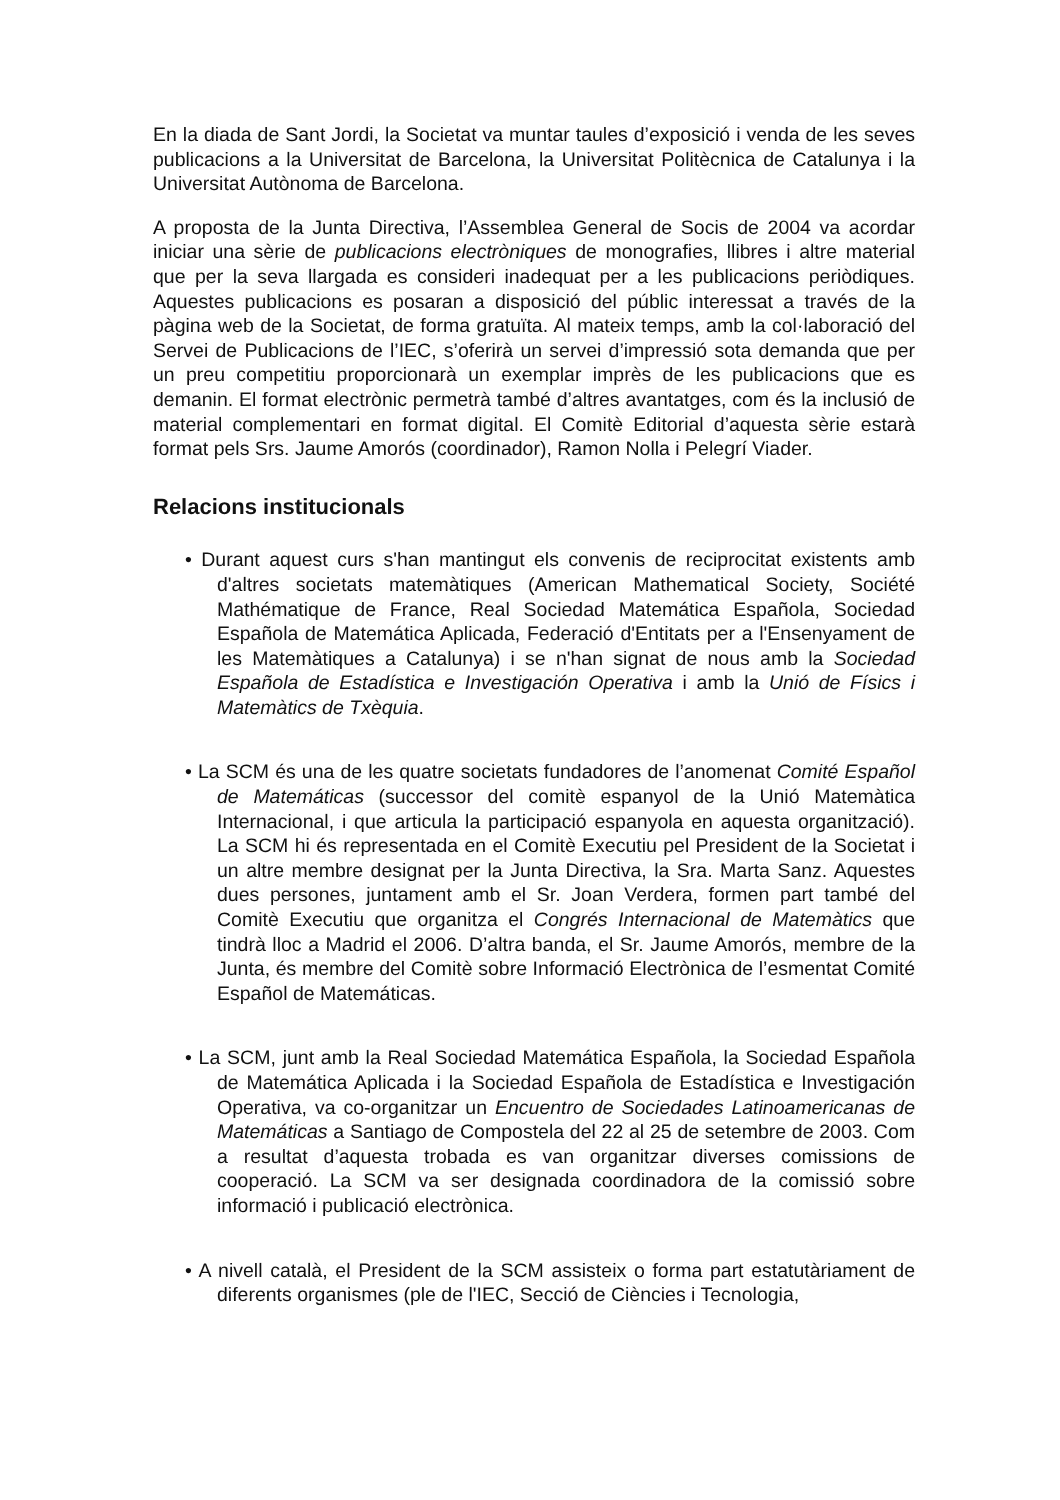En la diada de Sant Jordi, la Societat va muntar taules d’exposició i venda de les seves publicacions a la Universitat de Barcelona, la Universitat Politècnica de Catalunya i la Universitat Autònoma de Barcelona.
A proposta de la Junta Directiva, l’Assemblea General de Socis de 2004 va acordar iniciar una sèrie de publicacions electròniques de monografies, llibres i altre material que per la seva llargada es consideri inadequat per a les publicacions periòdiques. Aquestes publicacions es posaran a disposició del públic interessat a través de la pàgina web de la Societat, de forma gratuïta. Al mateix temps, amb la col·laboració del Servei de Publicacions de l’IEC, s’oferirà un servei d’impressió sota demanda que per un preu competitiu proporcionarà un exemplar imprès de les publicacions que es demanin. El format electrònic permetrà també d’altres avantatges, com és la inclusió de material complementari en format digital. El Comitè Editorial d’aquesta sèrie estarà format pels Srs. Jaume Amorós (coordinador), Ramon Nolla i Pelegrí Viader.
Relacions institucionals
• Durant aquest curs s'han mantingut els convenis de reciprocitat existents amb d'altres societats matemàtiques (American Mathematical Society, Société Mathématique de France, Real Sociedad Matemática Española, Sociedad Española de Matemática Aplicada, Federació d'Entitats per a l'Ensenyament de les Matemàtiques a Catalunya) i se n'han signat de nous amb la Sociedad Española de Estadística e Investigación Operativa i amb la Unió de Físics i Matemàtics de Txèquia.
• La SCM és una de les quatre societats fundadores de l’anomenat Comité Español de Matemáticas (successor del comitè espanyol de la Unió Matemàtica Internacional, i que articula la participació espanyola en aquesta organització). La SCM hi és representada en el Comitè Executiu pel President de la Societat i un altre membre designat per la Junta Directiva, la Sra. Marta Sanz. Aquestes dues persones, juntament amb el Sr. Joan Verdera, formen part també del Comitè Executiu que organitza el Congrés Internacional de Matemàtics que tindrà lloc a Madrid el 2006. D’altra banda, el Sr. Jaume Amorós, membre de la Junta, és membre del Comitè sobre Informació Electrònica de l’esmentat Comité Español de Matemáticas.
• La SCM, junt amb la Real Sociedad Matemática Española, la Sociedad Española de Matemática Aplicada i la Sociedad Española de Estadística e Investigación Operativa, va co-organitzar un Encuentro de Sociedades Latinoamericanas de Matemáticas a Santiago de Compostela del 22 al 25 de setembre de 2003. Com a resultat d’aquesta trobada es van organitzar diverses comissions de cooperació. La SCM va ser designada coordinadora de la comissió sobre informació i publicació electrònica.
• A nivell català, el President de la SCM assisteix o forma part estatutàriament de diferents organismes (ple de l'IEC, Secció de Ciències i Tecnologia,